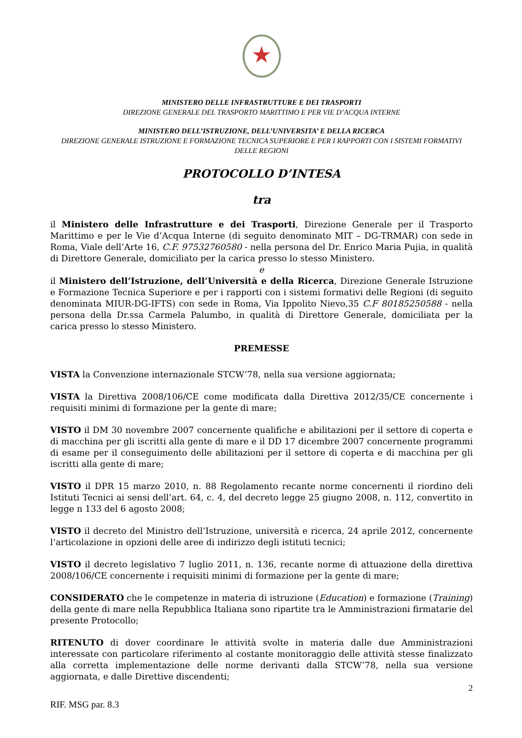★
MINISTERO DELLE INFRASTRUTTURE E DEI TRASPORTI
DIREZIONE GENERALE DEL TRASPORTO MARITTIMO E PER VIE D’ACQUA INTERNE
MINISTERO DELL’ISTRUZIONE, DELL’UNIVERSITA’ E DELLA RICERCA
DIREZIONE GENERALE ISTRUZIONE E FORMAZIONE TECNICA SUPERIORE E PER I RAPPORTI CON I SISTEMI FORMATIVI DELLE REGIONI
PROTOCOLLO D’INTESA
tra
il Ministero delle Infrastrutture e dei Trasporti, Direzione Generale per il Trasporto Marittimo e per le Vie d’Acqua Interne (di seguito denominato MIT – DG-TRMAR) con sede in Roma, Viale dell’Arte 16, C.F. 97532760580 - nella persona del Dr. Enrico Maria Pujia, in qualità di Direttore Generale, domiciliato per la carica presso lo stesso Ministero.
e
il Ministero dell’Istruzione, dell’Università e della Ricerca, Direzione Generale Istruzione e Formazione Tecnica Superiore e per i rapporti con i sistemi formativi delle Regioni (di seguito denominata MIUR-DG-IFTS) con sede in Roma, Via Ippolito Nievo,35 C.F 80185250588 - nella persona della Dr.ssa Carmela Palumbo, in qualità di Direttore Generale, domiciliata per la carica presso lo stesso Ministero.
PREMESSE
VISTA la Convenzione internazionale STCW’78, nella sua versione aggiornata;
VISTA la Direttiva 2008/106/CE come modificata dalla Direttiva 2012/35/CE concernente i requisiti minimi di formazione per la gente di mare;
VISTO il DM 30 novembre 2007 concernente qualifiche e abilitazioni per il settore di coperta e di macchina per gli iscritti alla gente di mare e il DD 17 dicembre 2007 concernente programmi di esame per il conseguimento delle abilitazioni per il settore di coperta e di macchina per gli iscritti alla gente di mare;
VISTO il DPR 15 marzo 2010, n. 88 Regolamento recante norme concernenti il riordino deli Istituti Tecnici ai sensi dell’art. 64, c. 4, del decreto legge 25 giugno 2008, n. 112, convertito in legge n 133 del 6 agosto 2008;
VISTO il decreto del Ministro dell’Istruzione, università e ricerca, 24 aprile 2012, concernente l’articolazione in opzioni delle aree di indirizzo degli istituti tecnici;
VISTO il decreto legislativo 7 luglio 2011, n. 136, recante norme di attuazione della direttiva 2008/106/CE concernente i requisiti minimi di formazione per la gente di mare;
CONSIDERATO che le competenze in materia di istruzione (Education) e formazione (Training) della gente di mare nella Repubblica Italiana sono ripartite tra le Amministrazioni firmatarie del presente Protocollo;
RITENUTO di dover coordinare le attività svolte in materia dalle due Amministrazioni interessate con particolare riferimento al costante monitoraggio delle attività stesse finalizzato alla corretta implementazione delle norme derivanti dalla STCW’78, nella sua versione aggiornata, e dalle Direttive discendenti;
2
RIF. MSG par. 8.3